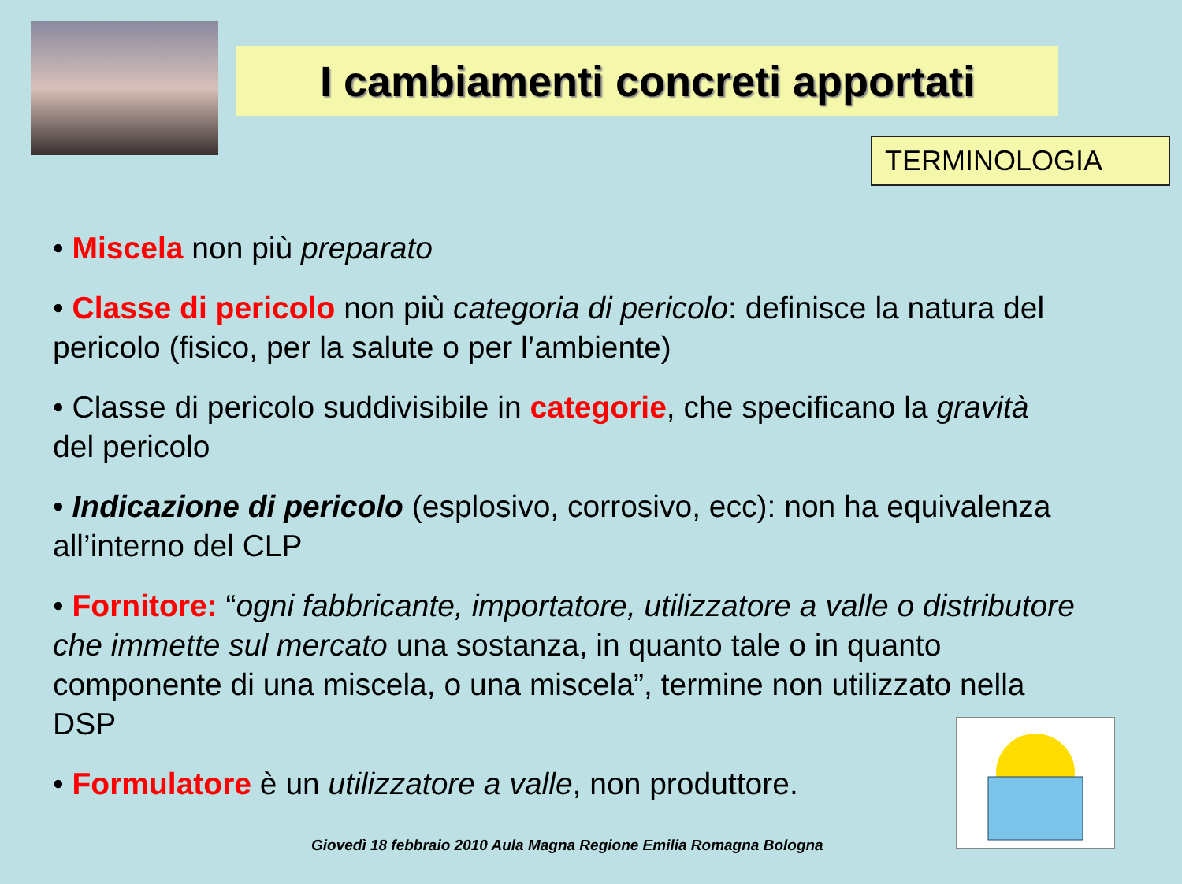I cambiamenti concreti apportati
TERMINOLOGIA
• Miscela non più preparato
• Classe di pericolo non più categoria di pericolo: definisce la natura del pericolo (fisico, per la salute o per l’ambiente)
• Classe di pericolo suddivisibile in categorie, che specificano la gravità del pericolo
• Indicazione di pericolo (esplosivo, corrosivo, ecc): non ha equivalenza all’interno del CLP
• Fornitore: “ogni fabbricante, importatore, utilizzatore a valle o distributore che immette sul mercato una sostanza, in quanto tale o in quanto componente di una miscela, o una miscela”, termine non utilizzato nella DSP
• Formulatore è un utilizzatore a valle, non produttore.
Giovedì 18 febbraio 2010 Aula Magna Regione Emilia Romagna Bologna